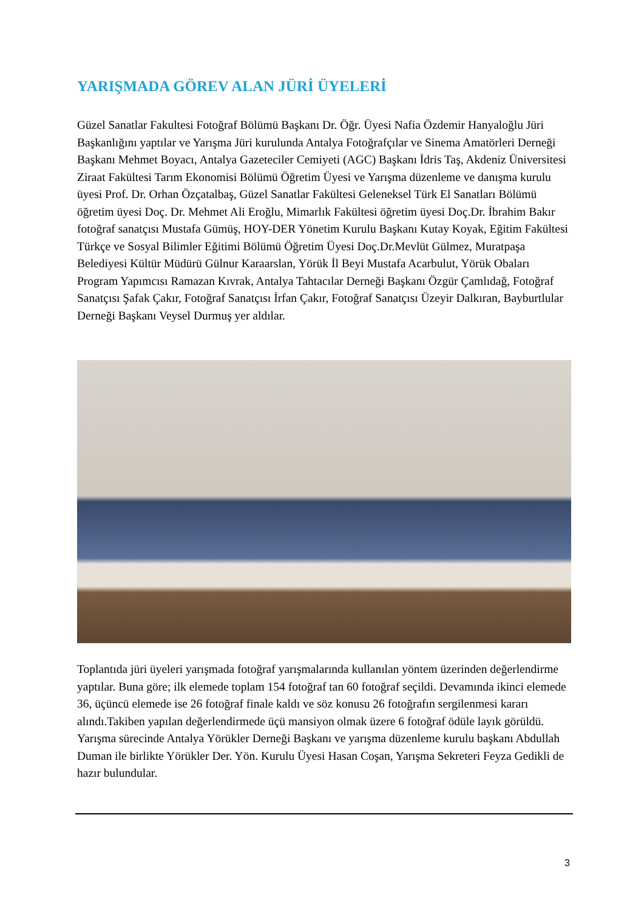YARIŞMADA GÖREV ALAN JÜRİ ÜYELERİ
Güzel Sanatlar Fakultesi Fotoğraf Bölümü Başkanı Dr. Öğr. Üyesi Nafia Özdemir Hanyaloğlu Jüri Başkanlığını yaptılar ve Yarışma Jüri kurulunda Antalya Fotoğrafçılar ve Sinema Amatörleri Derneği Başkanı Mehmet Boyacı, Antalya Gazeteciler Cemiyeti (AGC) Başkanı İdris Taş, Akdeniz Üniversitesi Ziraat Fakültesi Tarım Ekonomisi Bölümü Öğretim Üyesi ve Yarışma düzenleme ve danışma kurulu üyesi Prof. Dr. Orhan Özçatalbaş, Güzel Sanatlar Fakültesi Geleneksel Türk El Sanatları Bölümü öğretim üyesi Doç. Dr. Mehmet Ali Eroğlu, Mimarlık Fakültesi öğretim üyesi Doç.Dr. İbrahim Bakır fotoğraf sanatçısı Mustafa Gümüş, HOY-DER Yönetim Kurulu Başkanı Kutay Koyak, Eğitim Fakültesi Türkçe ve Sosyal Bilimler Eğitimi Bölümü Öğretim Üyesi Doç.Dr.Mevlüt Gülmez, Muratpaşa Belediyesi Kültür Müdürü Gülnur Karaarslan, Yörük İl Beyi Mustafa Acarbulut, Yörük Obaları Program Yapımcısı Ramazan Kıvrak, Antalya Tahtacılar Derneği Başkanı Özgür Çamlıdağ, Fotoğraf Sanatçısı Şafak Çakır, Fotoğraf Sanatçısı İrfan Çakır, Fotoğraf Sanatçısı Üzeyir Dalkıran, Bayburtlular Derneği Başkanı Veysel Durmuş yer aldılar.
Toplantıda jüri üyeleri yarışmada fotoğraf yarışmalarında kullanılan yöntem üzerinden değerlendirme yaptılar. Buna göre; ilk elemede toplam 154 fotoğraf tan 60 fotoğraf seçildi. Devamında ikinci elemede 36, üçüncü elemede ise 26 fotoğraf finale kaldı ve söz konusu 26 fotoğrafın sergilenmesi kararı alındı.Takiben yapılan değerlendirmede üçü mansiyon olmak üzere 6 fotoğraf ödüle layık görüldü. Yarışma sürecinde Antalya Yörükler Derneği Başkanı ve yarışma düzenleme kurulu başkanı Abdullah Duman ile birlikte Yörükler Der. Yön. Kurulu Üyesi Hasan Coşan, Yarışma Sekreteri Feyza Gedikli de hazır bulundular.
3